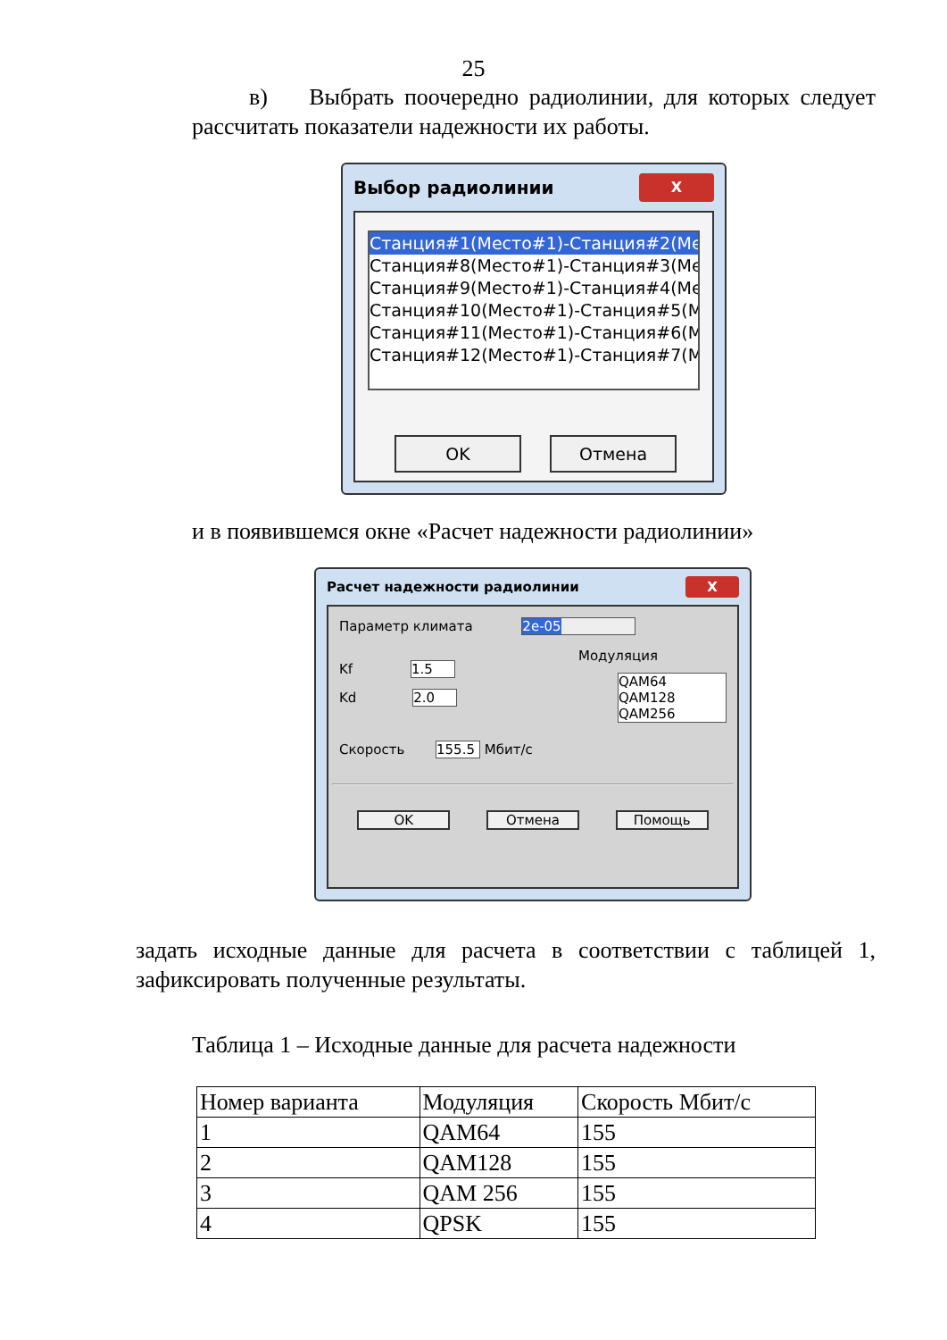25
в) Выбрать поочередно радиолинии, для которых следует рассчитать показатели надежности их работы.
Выбор радиолинии X
Станция#1(Место#1)-Станция#2(Мест
Станция#8(Место#1)-Станция#3(Мест
Станция#9(Место#1)-Станция#4(Мест
Станция#10(Место#1)-Станция#5(Мес
Станция#11(Место#1)-Станция#6(Мес
Станция#12(Место#1)-Станция#7(Мес
OK Отмена
и в появившемся окне «Расчет надежности радиолинии»
Расчет надежности радиолинии X
Параметр климата 2e-05
Kf 1.5
Kd 2.0
Модуляция
QAM64
QAM128
QAM256
Скорость 155.5 Мбит/с
OK Отмена Помощь
задать исходные данные для расчета в соответствии с таблицей 1, зафиксировать полученные результаты.
Таблица 1 – Исходные данные для расчета надежности
| Номер варианта | Модуляция | Скорость Мбит/с |
| --- | --- | --- |
| 1 | QAM64 | 155 |
| 2 | QAM128 | 155 |
| 3 | QAM 256 | 155 |
| 4 | QPSK | 155 |